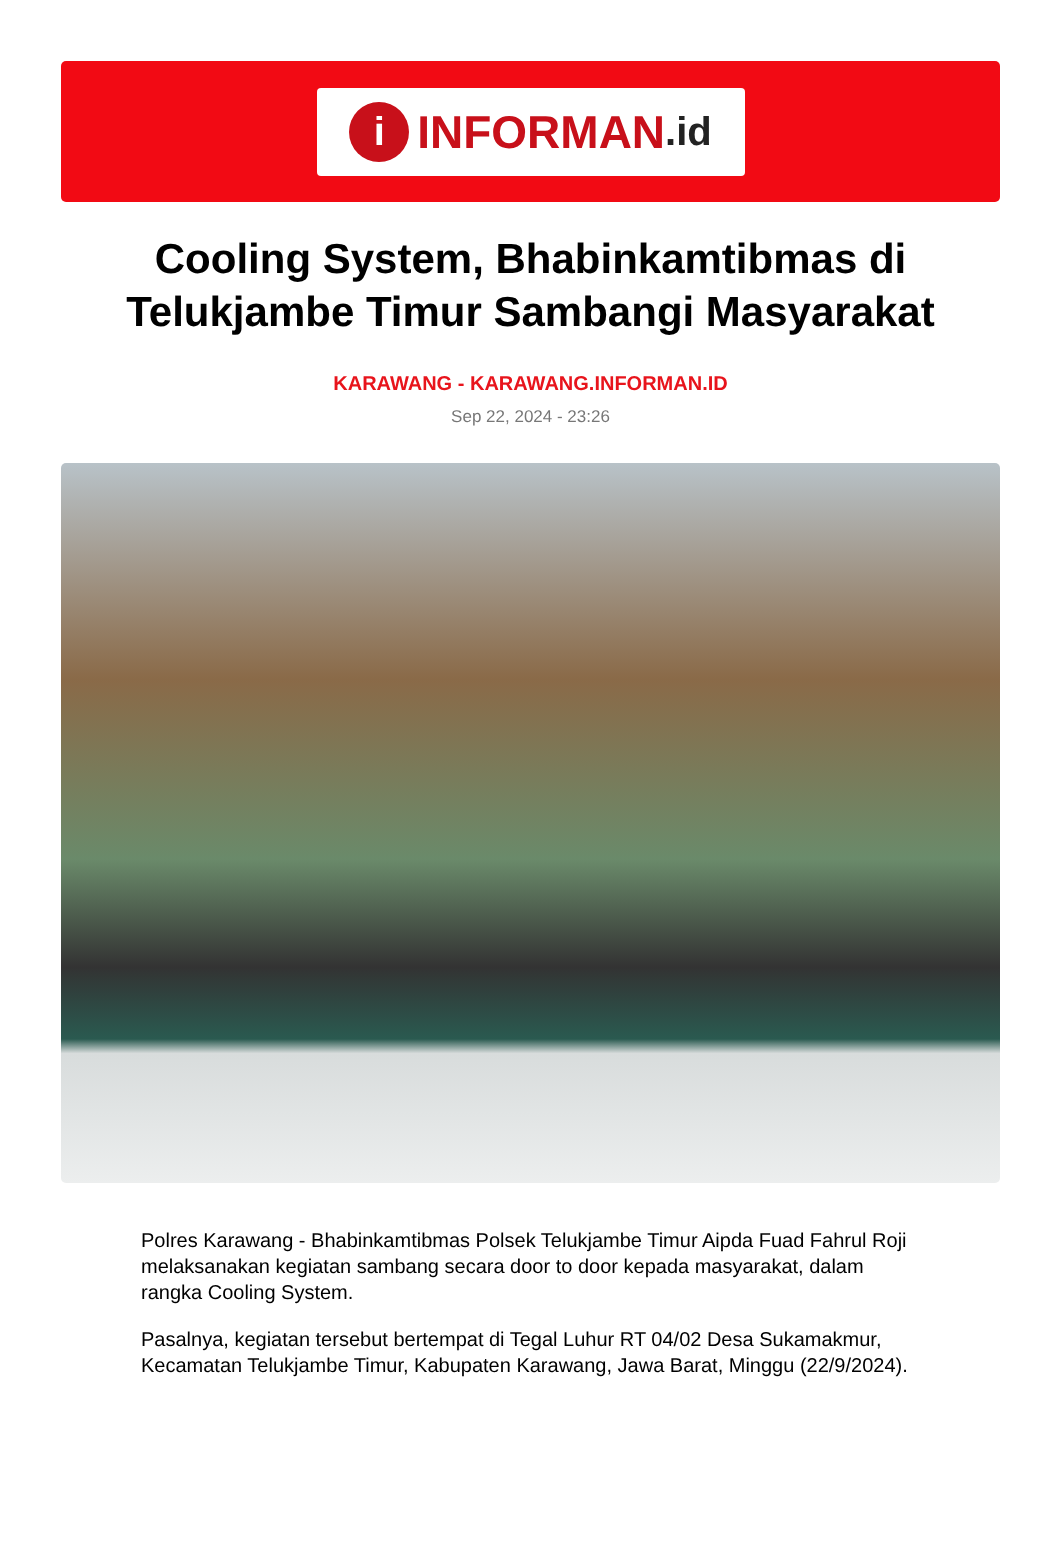i INFORMAN.id
Cooling System, Bhabinkamtibmas di Telukjambe Timur Sambangi Masyarakat
KARAWANG - KARAWANG.INFORMAN.ID
Sep 22, 2024 - 23:26
Polres Karawang - Bhabinkamtibmas Polsek Telukjambe Timur Aipda Fuad Fahrul Roji melaksanakan kegiatan sambang secara door to door kepada masyarakat, dalam rangka Cooling System.
Pasalnya, kegiatan tersebut bertempat di Tegal Luhur RT 04/02 Desa Sukamakmur, Kecamatan Telukjambe Timur, Kabupaten Karawang, Jawa Barat, Minggu (22/9/2024).